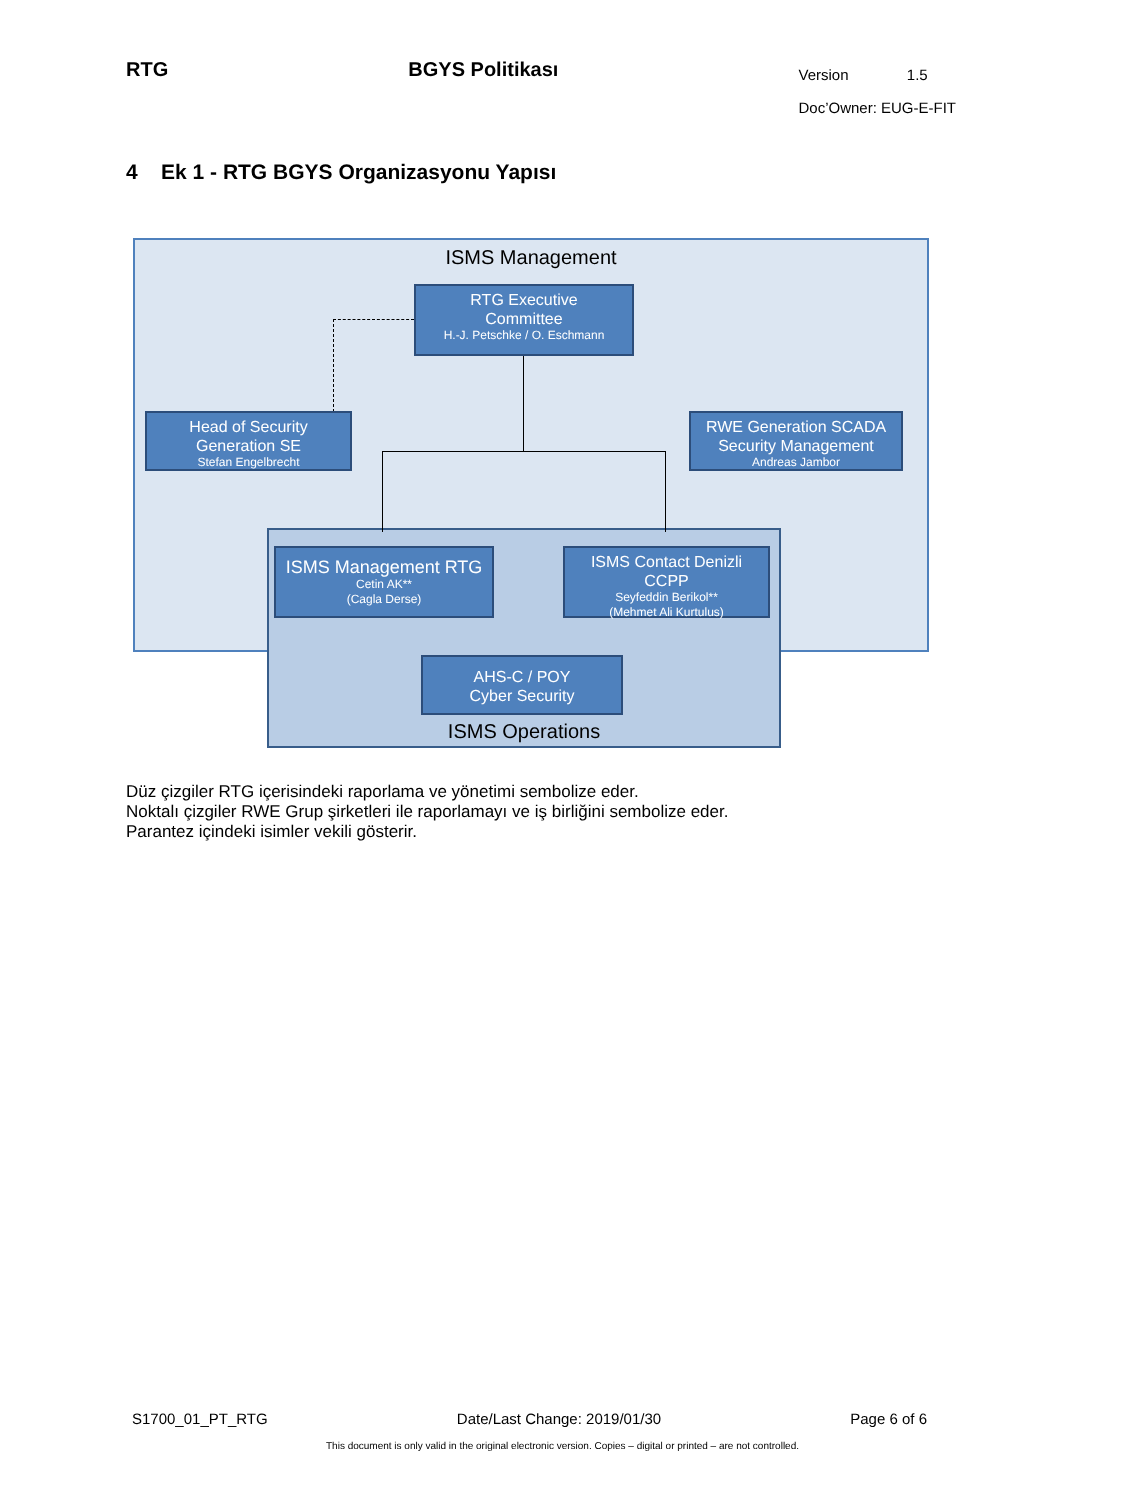RTG BGYS Politikası
Version 1.5
Doc’Owner: EUG-E-FIT
4 Ek 1 - RTG BGYS Organizasyonu Yapısı
ISMS Management
ISMS Operations
RTG Executive
Committee
H.-J. Petschke / O. Eschmann
Head of Security
Generation SE
Stefan Engelbrecht
RWE Generation SCADA
Security Management
Andreas Jambor
ISMS Management RTG
Cetin AK**
(Cagla Derse)
ISMS Contact Denizli
CCPP
Seyfeddin Berikol**
(Mehmet Ali Kurtulus)
AHS-C / POY
Cyber Security
Düz çizgiler RTG içerisindeki raporlama ve yönetimi sembolize eder.
Noktalı çizgiler RWE Grup şirketleri ile raporlamayı ve iş birliğini sembolize eder.
Parantez içindeki isimler vekili gösterir.
S1700_01_PT_RTG Date/Last Change: 2019/01/30 Page 6 of 6
This document is only valid in the original electronic version. Copies – digital or printed – are not controlled.